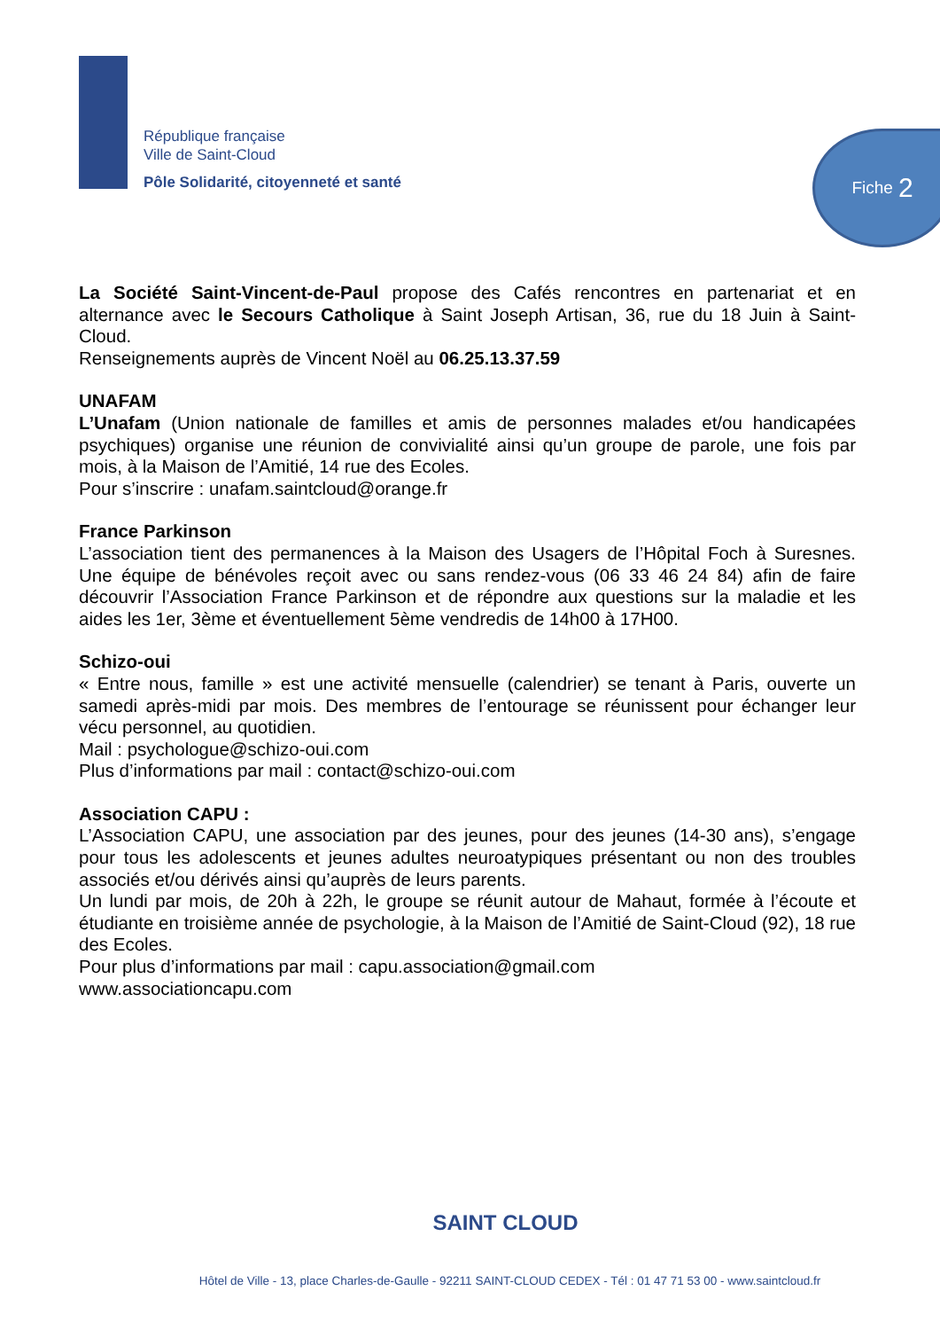République française
Ville de Saint-Cloud
Pôle Solidarité, citoyenneté et santé
Fiche 2
La Société Saint-Vincent-de-Paul propose des Cafés rencontres en partenariat et en alternance avec le Secours Catholique à Saint Joseph Artisan, 36, rue du 18 Juin à Saint-Cloud.
Renseignements auprès de Vincent Noël au 06.25.13.37.59
UNAFAM
L’Unafam (Union nationale de familles et amis de personnes malades et/ou handicapées psychiques) organise une réunion de convivialité ainsi qu’un groupe de parole, une fois par mois, à la Maison de l’Amitié, 14 rue des Ecoles.
Pour s’inscrire : unafam.saintcloud@orange.fr
France Parkinson
L’association tient des permanences à la Maison des Usagers de l’Hôpital Foch à Suresnes. Une équipe de bénévoles reçoit avec ou sans rendez-vous (06 33 46 24 84) afin de faire découvrir l’Association France Parkinson et de répondre aux questions sur la maladie et les aides les 1er, 3ème et éventuellement 5ème vendredis de 14h00 à 17H00.
Schizo-oui
« Entre nous, famille » est une activité mensuelle (calendrier) se tenant à Paris, ouverte un samedi après-midi par mois. Des membres de l’entourage se réunissent pour échanger leur vécu personnel, au quotidien.
Mail : psychologue@schizo-oui.com
Plus d’informations par mail : contact@schizo-oui.com
Association CAPU :
L’Association CAPU, une association par des jeunes, pour des jeunes (14-30 ans), s’engage pour tous les adolescents et jeunes adultes neuroatypiques présentant ou non des troubles associés et/ou dérivés ainsi qu’auprès de leurs parents.
Un lundi par mois, de 20h à 22h, le groupe se réunit autour de Mahaut, formée à l’écoute et étudiante en troisième année de psychologie, à la Maison de l’Amitié de Saint-Cloud (92), 18 rue des Ecoles.
Pour plus d’informations par mail : capu.association@gmail.com
www.associationcapu.com
SAINT CLOUD
Hôtel de Ville - 13, place Charles-de-Gaulle - 92211 SAINT-CLOUD CEDEX - Tél : 01 47 71 53 00 - www.saintcloud.fr